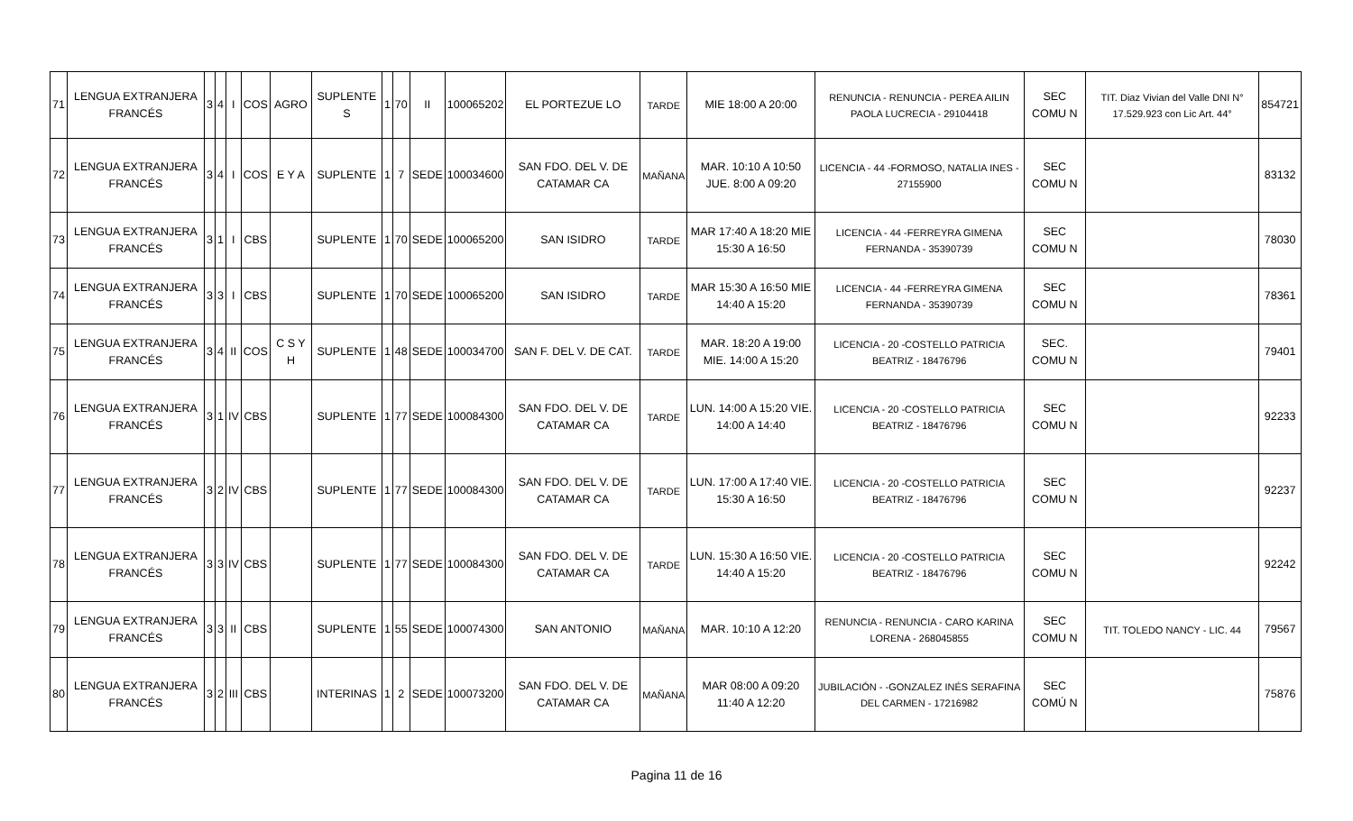| 71 | LENGUA EXTRANJERA FRANCÉS | 3 | 4 | I | COS | AGRO | SUPLENTE S | 1 | 70 | II | 100065202 | EL PORTEZUE LO | TARDE | MIE 18:00 A 20:00 | RENUNCIA - RENUNCIA - PEREA AILIN PAOLA LUCRECIA - 29104418 | SEC COMU N | TIT. Diaz Vivian del Valle DNI N° 17.529.923 con Lic Art. 44° | 854721 |
| 72 | LENGUA EXTRANJERA FRANCÉS | 3 | 4 | I | COS | E Y A | SUPLENTE | 1 | 7 | SEDE | 100034600 | SAN FDO. DEL V. DE CATAMAR CA | MAÑANA | MAR. 10:10 A 10:50 JUE. 8:00 A 09:20 | LICENCIA - 44 -FORMOSO, NATALIA INES - 27155900 | SEC COMU N | | 83132 |
| 73 | LENGUA EXTRANJERA FRANCÉS | 3 | 1 | I | CBS | | SUPLENTE | 1 | 70 | SEDE | 100065200 | SAN ISIDRO | TARDE | MAR 17:40 A 18:20 MIE 15:30 A 16:50 | LICENCIA - 44 -FERREYRA GIMENA FERNANDA - 35390739 | SEC COMU N | | 78030 |
| 74 | LENGUA EXTRANJERA FRANCÉS | 3 | 3 | I | CBS | | SUPLENTE | 1 | 70 | SEDE | 100065200 | SAN ISIDRO | TARDE | MAR 15:30 A 16:50 MIE 14:40 A 15:20 | LICENCIA - 44 -FERREYRA GIMENA FERNANDA - 35390739 | SEC COMU N | | 78361 |
| 75 | LENGUA EXTRANJERA FRANCÉS | 3 | 4 | II | COS | C S Y H | SUPLENTE | 1 | 48 | SEDE | 100034700 | SAN F. DEL V. DE CAT. | TARDE | MAR. 18:20 A 19:00 MIE. 14:00 A 15:20 | LICENCIA - 20 -COSTELLO PATRICIA BEATRIZ - 18476796 | SEC. COMU N | | 79401 |
| 76 | LENGUA EXTRANJERA FRANCÉS | 3 | 1 | IV | CBS | | SUPLENTE | 1 | 77 | SEDE | 100084300 | SAN FDO. DEL V. DE CATAMAR CA | TARDE | LUN. 14:00 A 15:20 VIE. 14:00 A 14:40 | LICENCIA - 20 -COSTELLO PATRICIA BEATRIZ - 18476796 | SEC COMU N | | 92233 |
| 77 | LENGUA EXTRANJERA FRANCÉS | 3 | 2 | IV | CBS | | SUPLENTE | 1 | 77 | SEDE | 100084300 | SAN FDO. DEL V. DE CATAMAR CA | TARDE | LUN. 17:00 A 17:40 VIE. 15:30 A 16:50 | LICENCIA - 20 -COSTELLO PATRICIA BEATRIZ - 18476796 | SEC COMU N | | 92237 |
| 78 | LENGUA EXTRANJERA FRANCÉS | 3 | 3 | IV | CBS | | SUPLENTE | 1 | 77 | SEDE | 100084300 | SAN FDO. DEL V. DE CATAMAR CA | TARDE | LUN. 15:30 A 16:50 VIE. 14:40 A 15:20 | LICENCIA - 20 -COSTELLO PATRICIA BEATRIZ - 18476796 | SEC COMU N | | 92242 |
| 79 | LENGUA EXTRANJERA FRANCÉS | 3 | 3 | II | CBS | | SUPLENTE | 1 | 55 | SEDE | 100074300 | SAN ANTONIO | MAÑANA | MAR. 10:10 A 12:20 | RENUNCIA - RENUNCIA - CARO KARINA LORENA - 268045855 | SEC COMU N | TIT. TOLEDO NANCY - LIC. 44 | 79567 |
| 80 | LENGUA EXTRANJERA FRANCÉS | 3 | 2 | III | CBS | | INTERINAS | 1 | 2 | SEDE | 100073200 | SAN FDO. DEL V. DE CATAMAR CA | MAÑANA | MAR 08:00 A 09:20 11:40 A 12:20 | JUBILACIÓN - -GONZALEZ INÉS SERAFINA DEL CARMEN - 17216982 | SEC COMÚ N | | 75876 |
Pagina 11 de 16